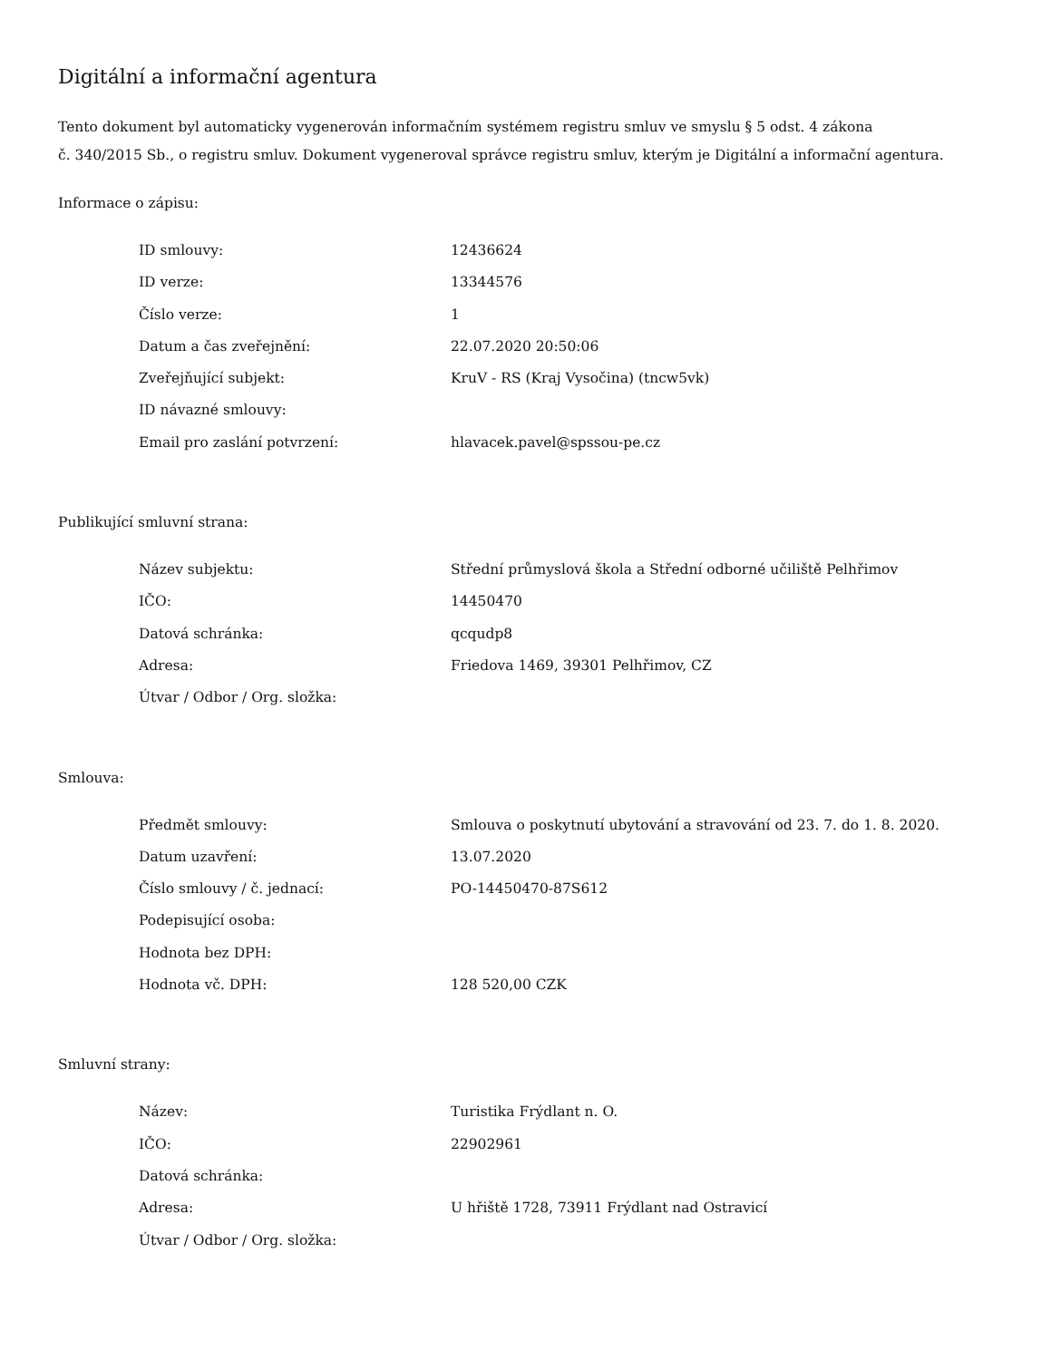Digitální a informační agentura
Tento dokument byl automaticky vygenerován informačním systémem registru smluv ve smyslu § 5 odst. 4 zákona
č. 340/2015 Sb., o registru smluv. Dokument vygeneroval správce registru smluv, kterým je Digitální a informační agentura.
Informace o zápisu:
| ID smlouvy: | 12436624 |
| ID verze: | 13344576 |
| Číslo verze: | 1 |
| Datum a čas zveřejnění: | 22.07.2020 20:50:06 |
| Zveřejňující subjekt: | KruV - RS (Kraj Vysočina) (tncw5vk) |
| ID návazné smlouvy: | |
| Email pro zaslání potvrzení: | hlavacek.pavel@spssou-pe.cz |
Publikující smluvní strana:
| Název subjektu: | Střední průmyslová škola a Střední odborné učiliště Pelhřimov |
| IČO: | 14450470 |
| Datová schránka: | qcqudp8 |
| Adresa: | Friedova 1469, 39301 Pelhřimov, CZ |
| Útvar / Odbor / Org. složka: | |
Smlouva:
| Předmět smlouvy: | Smlouva o poskytnutí ubytování a stravování od 23. 7. do 1. 8. 2020. |
| Datum uzavření: | 13.07.2020 |
| Číslo smlouvy / č. jednací: | PO-14450470-87S612 |
| Podepisující osoba: | |
| Hodnota bez DPH: | |
| Hodnota vč. DPH: | 128 520,00 CZK |
Smluvní strany:
| Název: | Turistika Frýdlant n. O. |
| IČO: | 22902961 |
| Datová schránka: | |
| Adresa: | U hřiště 1728, 73911 Frýdlant nad Ostravicí |
| Útvar / Odbor / Org. složka: | |